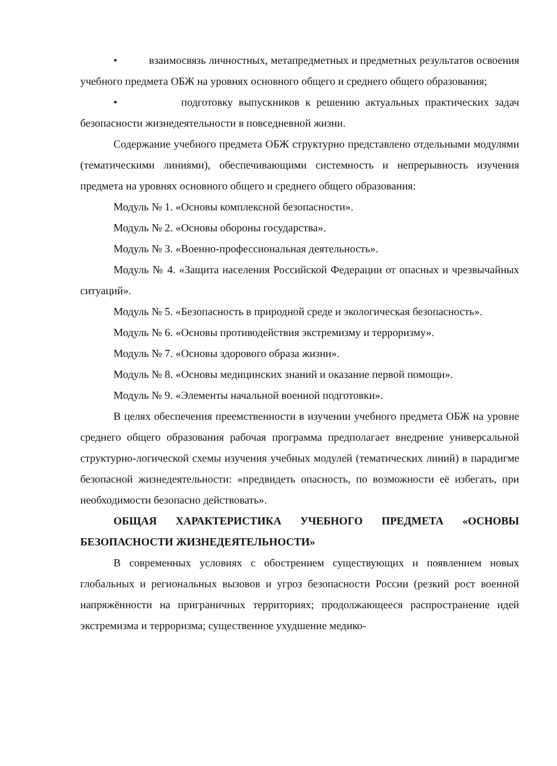• взаимосвязь личностных, метапредметных и предметных результатов освоения учебного предмета ОБЖ на уровнях основного общего и среднего общего образования;
• подготовку выпускников к решению актуальных практических задач безопасности жизнедеятельности в повседневной жизни.
Содержание учебного предмета ОБЖ структурно представлено отдельными модулями (тематическими линиями), обеспечивающими системность и непрерывность изучения предмета на уровнях основного общего и среднего общего образования:
Модуль № 1. «Основы комплексной безопасности».
Модуль № 2. «Основы обороны государства».
Модуль № 3. «Военно-профессиональная деятельность».
Модуль № 4. «Защита населения Российской Федерации от опасных и чрезвычайных ситуаций».
Модуль № 5. «Безопасность в природной среде и экологическая безопасность».
Модуль № 6. «Основы противодействия экстремизму и терроризму».
Модуль № 7. «Основы здорового образа жизни».
Модуль № 8. «Основы медицинских знаний и оказание первой помощи».
Модуль № 9. «Элементы начальной военной подготовки».
В целях обеспечения преемственности в изучении учебного предмета ОБЖ на уровне среднего общего образования рабочая программа предполагает внедрение универсальной структурно-логической схемы изучения учебных модулей (тематических линий) в парадигме безопасной жизнедеятельности: «предвидеть опасность, по возможности её избегать, при необходимости безопасно действовать».
ОБЩАЯ ХАРАКТЕРИСТИКА УЧЕБНОГО ПРЕДМЕТА «ОСНОВЫ БЕЗОПАСНОСТИ ЖИЗНЕДЕЯТЕЛЬНОСТИ»
В современных условиях с обострением существующих и появлением новых глобальных и региональных вызовов и угроз безопасности России (резкий рост военной напряжённости на приграничных территориях; продолжающееся распространение идей экстремизма и терроризма; существенное ухудшение медико-